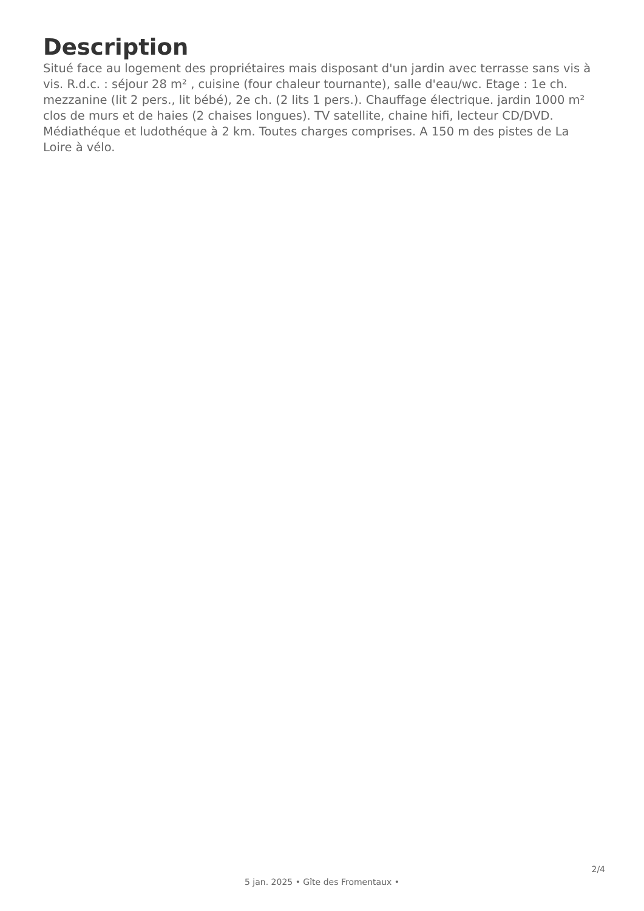Description
Situé face au logement des propriétaires mais disposant d'un jardin avec terrasse sans vis à vis. R.d.c. : séjour 28 m² , cuisine (four chaleur tournante), salle d'eau/wc. Etage : 1e ch. mezzanine (lit 2 pers., lit bébé), 2e ch. (2 lits 1 pers.). Chauffage électrique. jardin 1000 m² clos de murs et de haies (2 chaises longues). TV satellite, chaine hifi, lecteur CD/DVD. Médiathéque et ludothéque à 2 km. Toutes charges comprises. A 150 m des pistes de La Loire à vélo.
2/4
5 jan. 2025 • Gîte des Fromentaux •